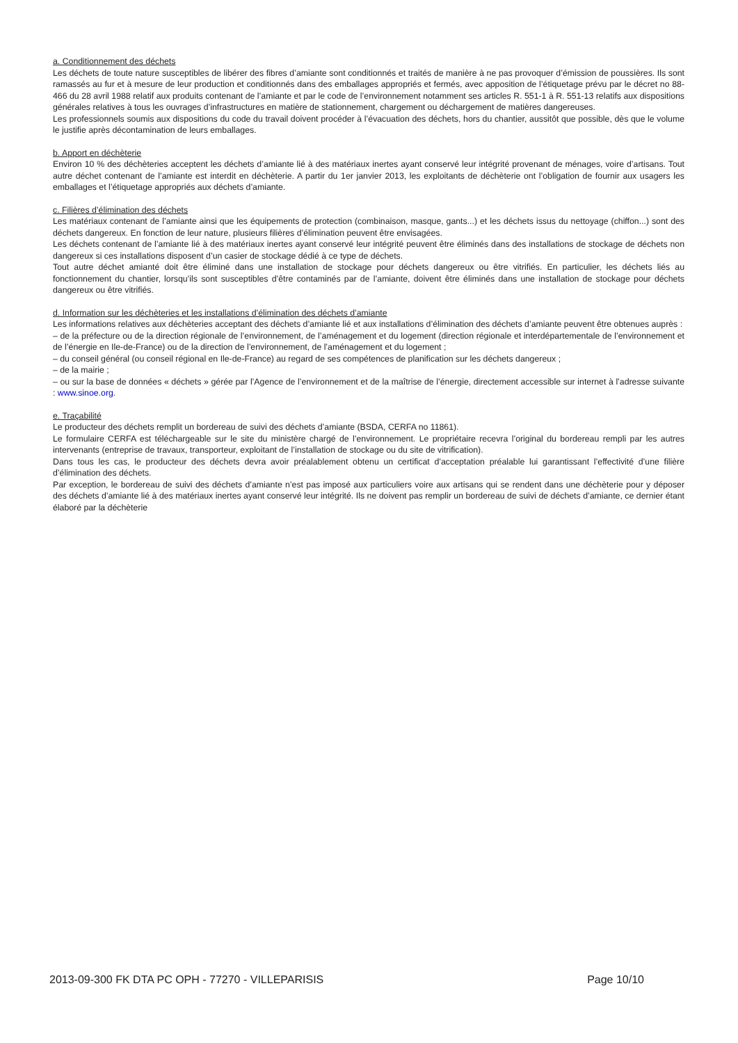a. Conditionnement des déchets
Les déchets de toute nature susceptibles de libérer des fibres d’amiante sont conditionnés et traités de manière à ne pas provoquer d’émission de poussières. Ils sont ramassés au fur et à mesure de leur production et conditionnés dans des emballages appropriés et fermés, avec apposition de l’étiquetage prévu par le décret no 88-466 du 28 avril 1988 relatif aux produits contenant de l’amiante et par le code de l’environnement notamment ses articles R. 551-1 à R. 551-13 relatifs aux dispositions générales relatives à tous les ouvrages d’infrastructures en matière de stationnement, chargement ou déchargement de matières dangereuses.
Les professionnels soumis aux dispositions du code du travail doivent procéder à l’évacuation des déchets, hors du chantier, aussitôt que possible, dès que le volume le justifie après décontamination de leurs emballages.
b. Apport en déchèterie
Environ 10 % des déchèteries acceptent les déchets d’amiante lié à des matériaux inertes ayant conservé leur intégrité provenant de ménages, voire d’artisans. Tout autre déchet contenant de l’amiante est interdit en déchèterie. A partir du 1er janvier 2013, les exploitants de déchèterie ont l’obligation de fournir aux usagers les emballages et l’étiquetage appropriés aux déchets d’amiante.
c. Filières d’élimination des déchets
Les matériaux contenant de l’amiante ainsi que les équipements de protection (combinaison, masque, gants...) et les déchets issus du nettoyage (chiffon...) sont des déchets dangereux. En fonction de leur nature, plusieurs filières d’élimination peuvent être envisagées.
Les déchets contenant de l’amiante lié à des matériaux inertes ayant conservé leur intégrité peuvent être éliminés dans des installations de stockage de déchets non dangereux si ces installations disposent d’un casier de stockage dédié à ce type de déchets.
Tout autre déchet amianté doit être éliminé dans une installation de stockage pour déchets dangereux ou être vitrifiés. En particulier, les déchets liés au fonctionnement du chantier, lorsqu’ils sont susceptibles d’être contaminés par de l’amiante, doivent être éliminés dans une installation de stockage pour déchets dangereux ou être vitrifiés.
d. Information sur les déchèteries et les installations d’élimination des déchets d’amiante
Les informations relatives aux déchèteries acceptant des déchets d’amiante lié et aux installations d’élimination des déchets d’amiante peuvent être obtenues auprès :
– de la préfecture ou de la direction régionale de l’environnement, de l’aménagement et du logement (direction régionale et interdépartementale de l’environnement et de l’énergie en Ile-de-France) ou de la direction de l’environnement, de l’aménagement et du logement ;
– du conseil général (ou conseil régional en Ile-de-France) au regard de ses compétences de planification sur les déchets dangereux ;
– de la mairie ;
– ou sur la base de données « déchets » gérée par l’Agence de l’environnement et de la maîtrise de l’énergie, directement accessible sur internet à l’adresse suivante : www.sinoe.org.
e. Traçabilité
Le producteur des déchets remplit un bordereau de suivi des déchets d’amiante (BSDA, CERFA no 11861).
Le formulaire CERFA est téléchargeable sur le site du ministère chargé de l’environnement. Le propriétaire recevra l’original du bordereau rempli par les autres intervenants (entreprise de travaux, transporteur, exploitant de l’installation de stockage ou du site de vitrification).
Dans tous les cas, le producteur des déchets devra avoir préalablement obtenu un certificat d’acceptation préalable lui garantissant l’effectivité d’une filière d’élimination des déchets.
Par exception, le bordereau de suivi des déchets d’amiante n’est pas imposé aux particuliers voire aux artisans qui se rendent dans une déchèterie pour y déposer des déchets d’amiante lié à des matériaux inertes ayant conservé leur intégrité. Ils ne doivent pas remplir un bordereau de suivi de déchets d’amiante, ce dernier étant élaboré par la déchèterie
2013-09-300 FK DTA PC OPH - 77270 - VILLEPARISIS Page 10/10